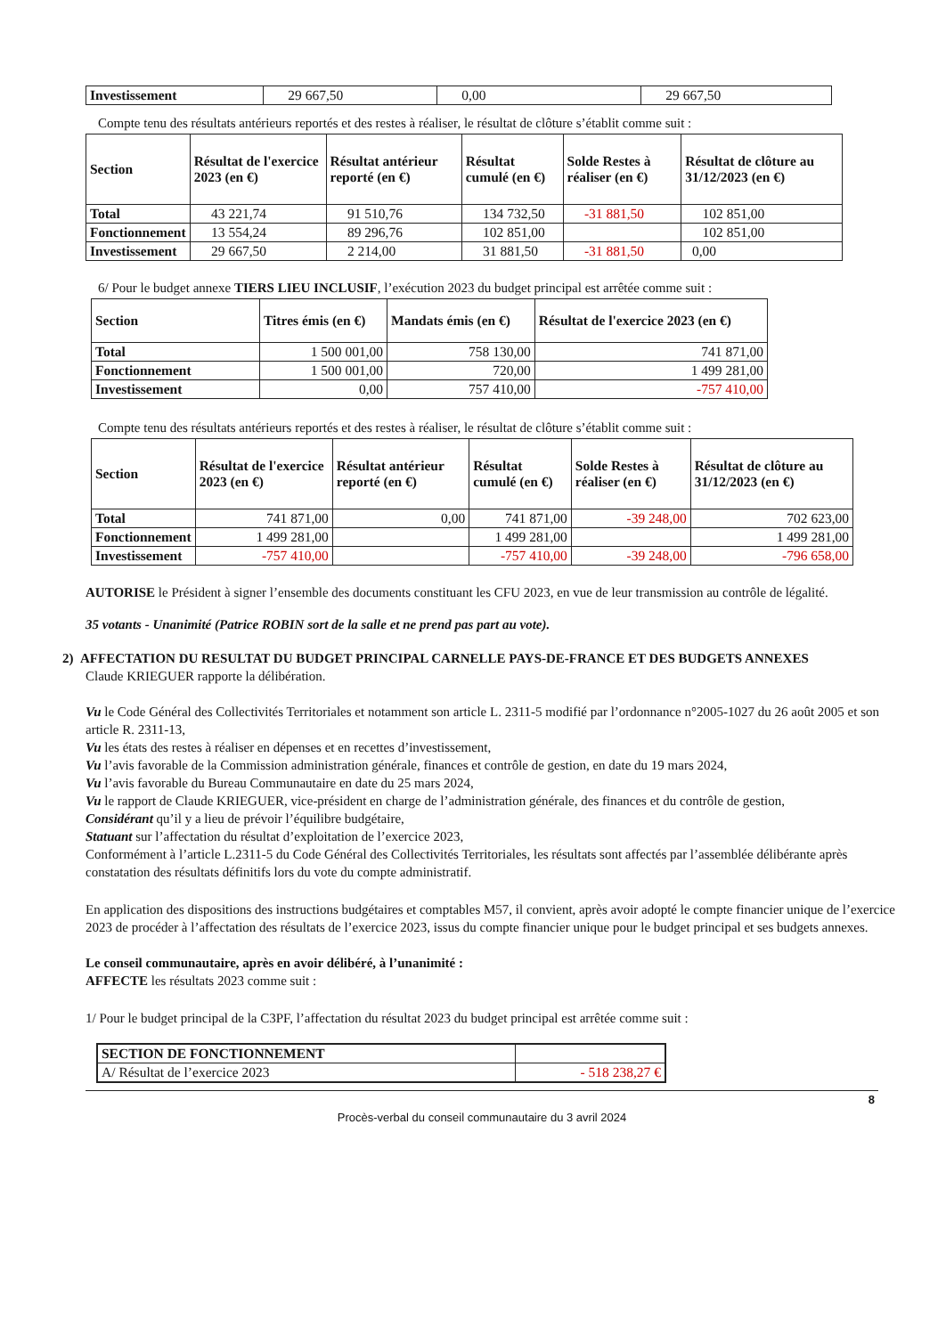| Investissement | 29 667,50 | 0,00 | 29 667,50 |
Compte tenu des résultats antérieurs reportés et des restes à réaliser, le résultat de clôture s’établit comme suit :
| Section | Résultat de l'exercice 2023 (en €) | Résultat antérieur reporté (en €) | Résultat cumulé (en €) | Solde Restes à réaliser (en €) | Résultat de clôture au 31/12/2023 (en €) |
| --- | --- | --- | --- | --- | --- |
| Total | 43 221,74 | 91 510,76 | 134 732,50 | -31 881,50 | 102 851,00 |
| Fonctionnement | 13 554,24 | 89 296,76 | 102 851,00 | | 102 851,00 |
| Investissement | 29 667,50 | 2 214,00 | 31 881,50 | -31 881,50 | 0,00 |
6/ Pour le budget annexe TIERS LIEU INCLUSIF, l’exécution 2023 du budget principal est arrêtée comme suit :
| Section | Titres émis (en €) | Mandats émis (en €) | Résultat de l'exercice 2023 (en €) |
| --- | --- | --- | --- |
| Total | 1 500 001,00 | 758 130,00 | 741 871,00 |
| Fonctionnement | 1 500 001,00 | 720,00 | 1 499 281,00 |
| Investissement | 0,00 | 757 410,00 | -757 410,00 |
Compte tenu des résultats antérieurs reportés et des restes à réaliser, le résultat de clôture s’établit comme suit :
| Section | Résultat de l'exercice 2023 (en €) | Résultat antérieur reporté (en €) | Résultat cumulé (en €) | Solde Restes à réaliser (en €) | Résultat de clôture au 31/12/2023 (en €) |
| --- | --- | --- | --- | --- | --- |
| Total | 741 871,00 | 0,00 | 741 871,00 | -39 248,00 | 702 623,00 |
| Fonctionnement | 1 499 281,00 | | 1 499 281,00 | | 1 499 281,00 |
| Investissement | -757 410,00 | | -757 410,00 | -39 248,00 | -796 658,00 |
AUTORISE le Président à signer l’ensemble des documents constituant les CFU 2023, en vue de leur transmission au contrôle de légalité.
35 votants - Unanimité (Patrice ROBIN sort de la salle et ne prend pas part au vote).
2) AFFECTATION DU RESULTAT DU BUDGET PRINCIPAL CARNELLE PAYS-DE-FRANCE ET DES BUDGETS ANNEXES
Claude KRIEGUER rapporte la délibération.
Vu le Code Général des Collectivités Territoriales et notamment son article L. 2311-5 modifié par l’ordonnance n°2005-1027 du 26 août 2005 et son article R. 2311-13,
Vu les états des restes à réaliser en dépenses et en recettes d’investissement,
Vu l’avis favorable de la Commission administration générale, finances et contrôle de gestion, en date du 19 mars 2024,
Vu l’avis favorable du Bureau Communautaire en date du 25 mars 2024,
Vu le rapport de Claude KRIEGUER, vice-président en charge de l’administration générale, des finances et du contrôle de gestion,
Considérant qu’il y a lieu de prévoir l’équilibre budgétaire,
Statuant sur l’affectation du résultat d’exploitation de l’exercice 2023,
Conformément à l’article L.2311-5 du Code Général des Collectivités Territoriales, les résultats sont affectés par l’assemblée délibérante après constatation des résultats définitifs lors du vote du compte administratif.
En application des dispositions des instructions budgétaires et comptables M57, il convient, après avoir adopté le compte financier unique de l’exercice 2023 de procéder à l’affectation des résultats de l’exercice 2023, issus du compte financier unique pour le budget principal et ses budgets annexes.
Le conseil communautaire, après en avoir délibéré, à l’unanimité :
AFFECTE les résultats 2023 comme suit :
1/ Pour le budget principal de la C3PF, l’affectation du résultat 2023 du budget principal est arrêtée comme suit :
| SECTION DE FONCTIONNEMENT | |
| A/ Résultat de l’exercice 2023 | - 518 238,27 € |
8
Procès-verbal du conseil communautaire du 3 avril 2024